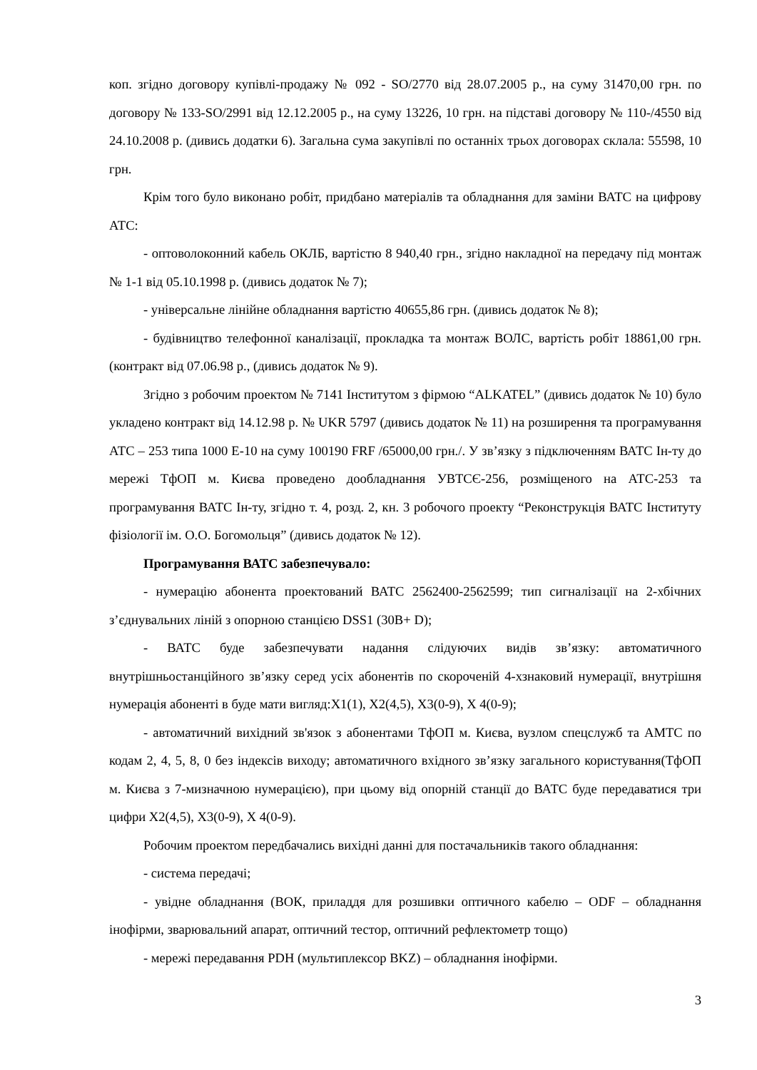коп. згідно договору купівлі-продажу № 092 - SO/2770 від 28.07.2005 р., на суму 31470,00 грн. по договору № 133-SO/2991 від 12.12.2005 р., на суму 13226, 10 грн. на підставі договору № 110-/4550 від 24.10.2008 р. (дивись додатки 6). Загальна сума закупівлі по останніх трьох договорах склала: 55598, 10 грн.
Крім того було виконано робіт, придбано матеріалів та обладнання для заміни ВАТС на цифрову АТС:
- оптоволоконний кабель ОКЛБ, вартістю 8 940,40 грн., згідно накладної на передачу під монтаж № 1-1 від 05.10.1998 р. (дивись додаток № 7);
- універсальне лінійне обладнання вартістю 40655,86 грн. (дивись додаток № 8);
- будівництво телефонної каналізації, прокладка та монтаж ВОЛС, вартість робіт 18861,00 грн. (контракт від 07.06.98 р., (дивись додаток № 9).
Згідно з робочим проектом № 7141 Інститутом з фірмою “ALKATEL” (дивись додаток № 10) було укладено контракт від 14.12.98 р. № UKR 5797 (дивись додаток № 11) на розширення та програмування АТС – 253 типа 1000 Е-10 на суму 100190 FRF /65000,00 грн./. У зв’язку з підключенням ВАТС Ін-ту до мережі ТфОП м. Києва проведено дообладнання УВТСЄ-256, розміщеного на АТС-253 та програмування ВАТС Ін-ту, згідно т. 4, розд. 2, кн. 3 робочого проекту “Реконструкція ВАТС Інституту фізіології ім. О.О. Богомольця” (дивись додаток № 12).
Програмування ВАТС забезпечувало:
- нумерацію абонента проектований ВАТС 2562400-2562599; тип сигналізації на 2-хбічних з’єднувальних ліній з опорною станцією DSS1 (30B+ D);
- ВАТС буде забезпечувати надання слідуючих видів зв’язку: автоматичного внутрішньостанційного зв’язку серед усіх абонентів по скороченій 4-хзнаковий нумерації, внутрішня нумерація абоненті в буде мати вигляд:X1(1), X2(4,5), X3(0-9), X 4(0-9);
- автоматичний вихідний зв'язок з абонентами ТфОП м. Києва, вузлом спецслужб та АМТС по кодам 2, 4, 5, 8, 0 без індексів виходу; автоматичного вхідного зв’язку загального користування(ТфОП м. Києва з 7-мизначною нумерацією), при цьому від опорній станції до ВАТС буде передаватися три цифри X2(4,5), X3(0-9), X 4(0-9).
Робочим проектом передбачались вихідні данні для постачальників такого обладнання:
- система передачі;
- увідне обладнання (ВОК, приладдя для розшивки оптичного кабелю – ODF – обладнання інофірми, зварювальний апарат, оптичний тестор, оптичний рефлектометр тощо)
- мережі передавання PDH (мультиплексор BKZ) – обладнання інофірми.
3